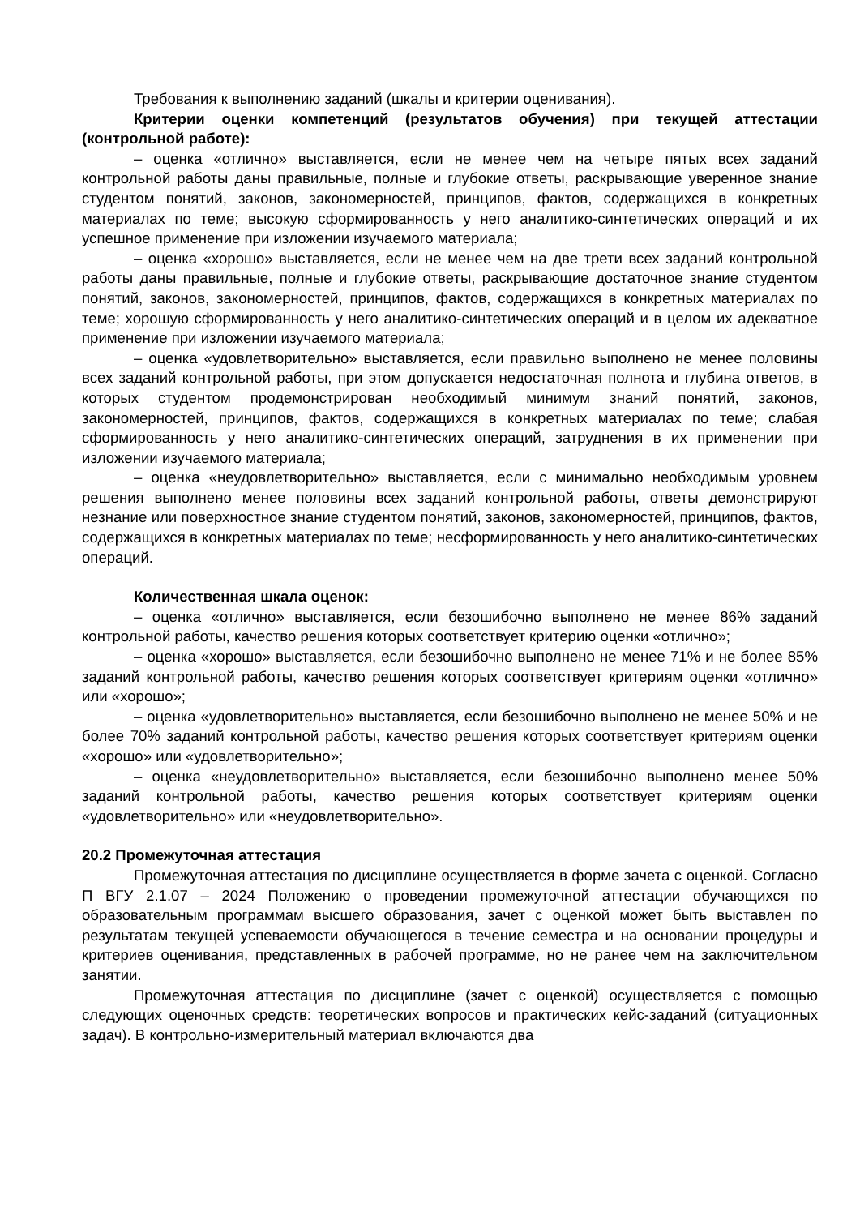Требования к выполнению заданий (шкалы и критерии оценивания).
Критерии оценки компетенций (результатов обучения) при текущей аттестации (контрольной работе):
– оценка «отлично» выставляется, если не менее чем на четыре пятых всех заданий контрольной работы даны правильные, полные и глубокие ответы, раскрывающие уверенное знание студентом понятий, законов, закономерностей, принципов, фактов, содержащихся в конкретных материалах по теме; высокую сформированность у него аналитико-синтетических операций и их успешное применение при изложении изучаемого материала;
– оценка «хорошо» выставляется, если не менее чем на две трети всех заданий контрольной работы даны правильные, полные и глубокие ответы, раскрывающие достаточное знание студентом понятий, законов, закономерностей, принципов, фактов, содержащихся в конкретных материалах по теме; хорошую сформированность у него аналитико-синтетических операций и в целом их адекватное применение при изложении изучаемого материала;
– оценка «удовлетворительно» выставляется, если правильно выполнено не менее половины всех заданий контрольной работы, при этом допускается недостаточная полнота и глубина ответов, в которых студентом продемонстрирован необходимый минимум знаний понятий, законов, закономерностей, принципов, фактов, содержащихся в конкретных материалах по теме; слабая сформированность у него аналитико-синтетических операций, затруднения в их применении при изложении изучаемого материала;
– оценка «неудовлетворительно» выставляется, если с минимально необходимым уровнем решения выполнено менее половины всех заданий контрольной работы, ответы демонстрируют незнание или поверхностное знание студентом понятий, законов, закономерностей, принципов, фактов, содержащихся в конкретных материалах по теме; несформированность у него аналитико-синтетических операций.
Количественная шкала оценок:
– оценка «отлично» выставляется, если безошибочно выполнено не менее 86% заданий контрольной работы, качество решения которых соответствует критерию оценки «отлично»;
– оценка «хорошо» выставляется, если безошибочно выполнено не менее 71% и не более 85% заданий контрольной работы, качество решения которых соответствует критериям оценки «отлично» или «хорошо»;
– оценка «удовлетворительно» выставляется, если безошибочно выполнено не менее 50% и не более 70% заданий контрольной работы, качество решения которых соответствует критериям оценки «хорошо» или «удовлетворительно»;
– оценка «неудовлетворительно» выставляется, если безошибочно выполнено менее 50% заданий контрольной работы, качество решения которых соответствует критериям оценки «удовлетворительно» или «неудовлетворительно».
20.2 Промежуточная аттестация
Промежуточная аттестация по дисциплине осуществляется в форме зачета с оценкой. Согласно П ВГУ 2.1.07 – 2024 Положению о проведении промежуточной аттестации обучающихся по образовательным программам высшего образования, зачет с оценкой может быть выставлен по результатам текущей успеваемости обучающегося в течение семестра и на основании процедуры и критериев оценивания, представленных в рабочей программе, но не ранее чем на заключительном занятии.
Промежуточная аттестация по дисциплине (зачет с оценкой) осуществляется с помощью следующих оценочных средств: теоретических вопросов и практических кейс-заданий (ситуационных задач). В контрольно-измерительный материал включаются два